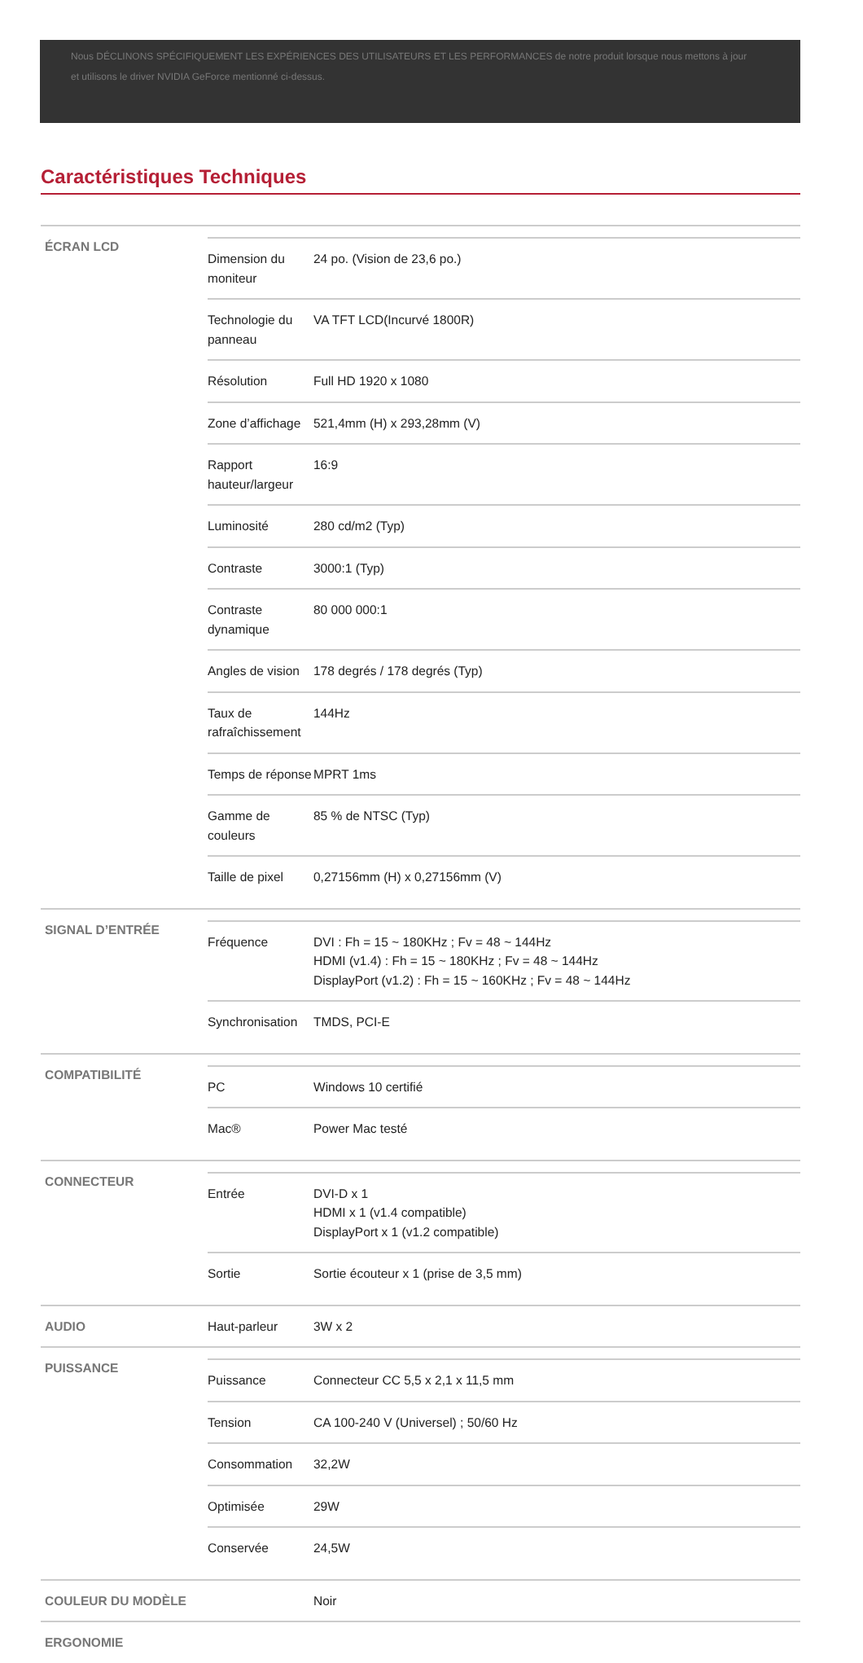Nous DÉCLINONS SPÉCIFIQUEMENT LES EXPÉRIENCES DES UTILISATEURS ET LES PERFORMANCES de notre produit lorsque nous mettons à jour et utilisons le driver NVIDIA GeForce mentionné ci-dessus.
Caractéristiques Techniques
| ÉCRAN LCD | / Dimension du moniteur / 24 po. (Vision de 23,6 po.) / / Technologie du panneau / VA TFT LCD(Incurvé 1800R) / / Résolution / Full HD 1920 x 1080 / / Zone d’affichage / 521,4mm (H) x 293,28mm (V) / / Rapport hauteur/largeur / 16:9 / / Luminosité / 280 cd/m2 (Typ) / / Contraste / 3000:1 (Typ) / / Contraste dynamique / 80 000 000:1 / / Angles de vision / 178 degrés / 178 degrés (Typ) / / Taux de rafraîchissement / 144Hz / / Temps de réponse / MPRT 1ms / / Gamme de couleurs / 85 % de NTSC (Typ) / / Taille de pixel / 0,27156mm (H) x 0,27156mm (V) / | |
| SIGNAL D’ENTRÉE | / Fréquence / DVI : Fh = 15 ~ 180KHz ; Fv = 48 ~ 144Hz HDMI (v1.4) : Fh = 15 ~ 180KHz ; Fv = 48 ~ 144Hz DisplayPort (v1.2) : Fh = 15 ~ 160KHz ; Fv = 48 ~ 144Hz / / Synchronisation / TMDS, PCI-E / | |
| COMPATIBILITÉ | / PC / Windows 10 certifié / / Mac® / Power Mac testé / | |
| CONNECTEUR | / Entrée / DVI-D x 1 HDMI x 1 (v1.4 compatible) DisplayPort x 1 (v1.2 compatible) / / Sortie / Sortie écouteur x 1 (prise de 3,5 mm) / | |
| AUDIO | Haut-parleur | 3W x 2 |
| PUISSANCE | / Puissance / Connecteur CC 5,5 x 2,1 x 11,5 mm / / Tension / CA 100-240 V (Universel) ; 50/60 Hz / / Consommation / 32,2W / / Optimisée / 29W / / Conservée / 24,5W / | |
| COULEUR DU MODÈLE | | Noir |
| ERGONOMIE | | |